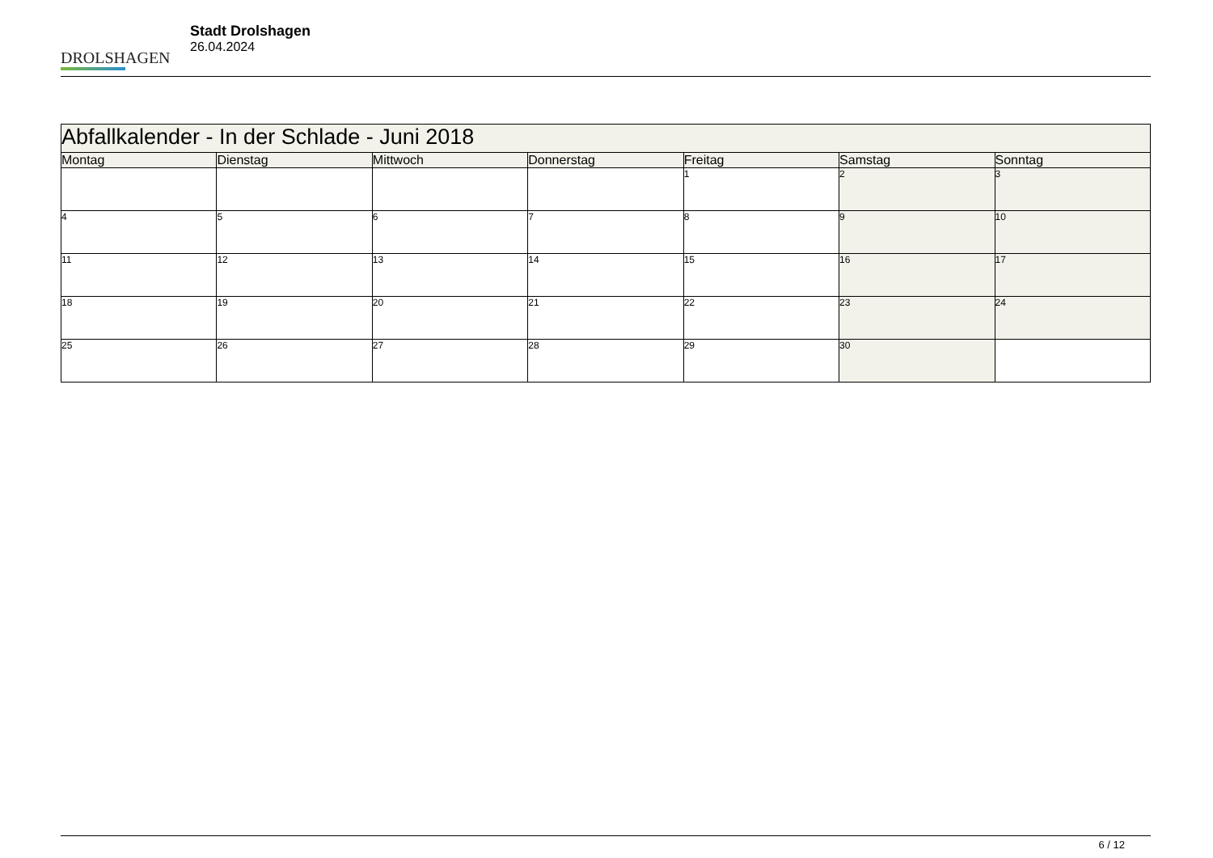DROLSHAGEN
Stadt Drolshagen
26.04.2024
| Abfallkalender - In der Schlade - Juni 2018 | | | | | | |
| --- | --- | --- | --- | --- | --- | --- |
| Montag | Dienstag | Mittwoch | Donnerstag | Freitag | Samstag | Sonntag |
| | | | | 1 | 2 | 3 |
| 4 | 5 | 6 | 7 | 8 | 9 | 10 |
| 11 | 12 | 13 | 14 | 15 | 16 | 17 |
| 18 | 19 | 20 | 21 | 22 | 23 | 24 |
| 25 | 26 | 27 | 28 | 29 | 30 | |
6 / 12